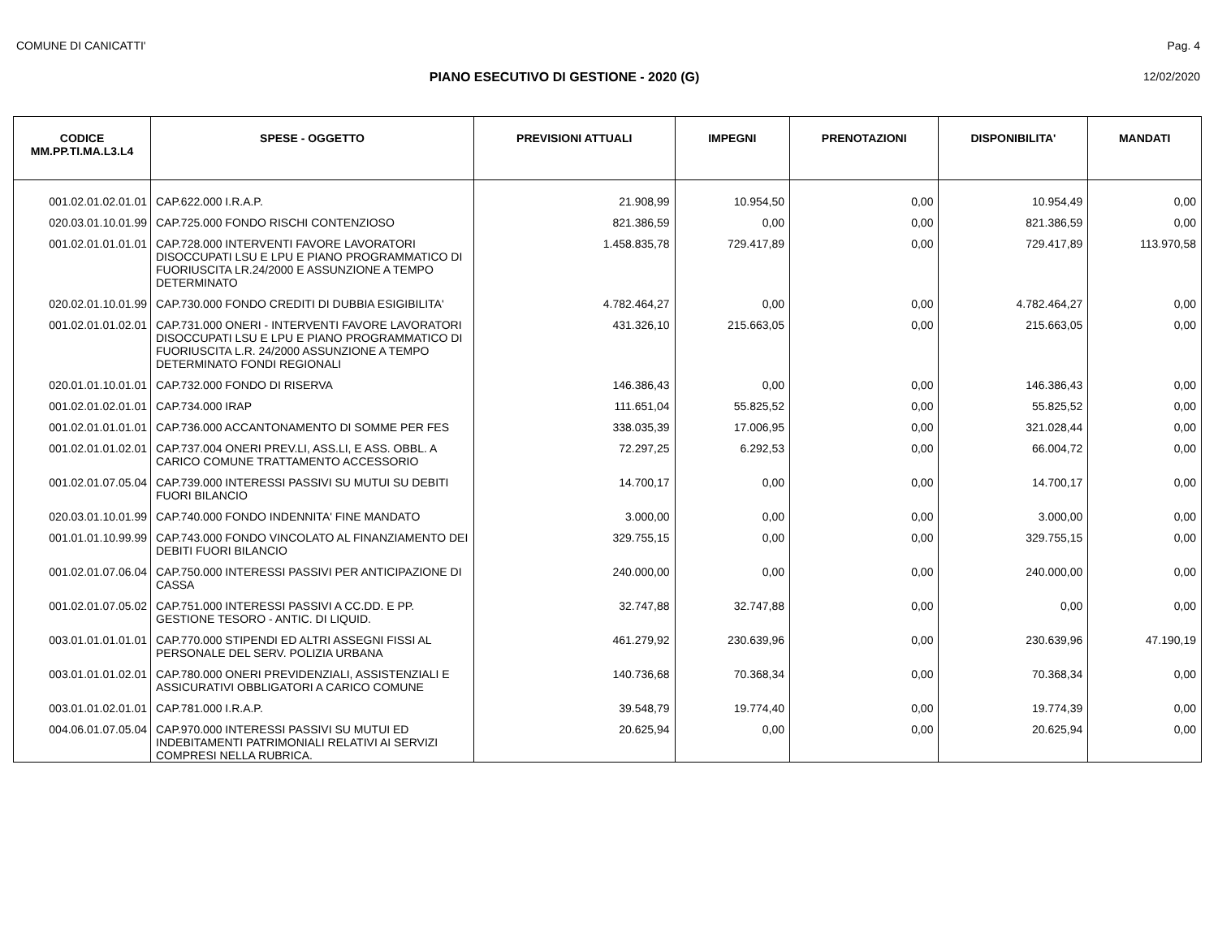COMUNE DI CANICATTI' Pag. 4
PIANO ESECUTIVO DI GESTIONE - 2020 (G) 12/02/2020
| CODICE MM.PP.TI.MA.L3.L4 | SPESE - OGGETTO | PREVISIONI ATTUALI | IMPEGNI | PRENOTAZIONI | DISPONIBILITA' | MANDATI |
| --- | --- | --- | --- | --- | --- | --- |
| 001.02.01.02.01.01 | CAP.622.000 I.R.A.P. | 21.908,99 | 10.954,50 | 0,00 | 10.954,49 | 0,00 |
| 020.03.01.10.01.99 | CAP.725.000 FONDO RISCHI CONTENZIOSO | 821.386,59 | 0,00 | 0,00 | 821.386,59 | 0,00 |
| 001.02.01.01.01.01 | CAP.728.000 INTERVENTI FAVORE LAVORATORI DISOCCUPATI LSU E LPU E PIANO PROGRAMMATICO DI FUORIUSCITA LR.24/2000 E ASSUNZIONE A TEMPO DETERMINATO | 1.458.835,78 | 729.417,89 | 0,00 | 729.417,89 | 113.970,58 |
| 020.02.01.10.01.99 | CAP.730.000 FONDO CREDITI DI DUBBIA ESIGIBILITA' | 4.782.464,27 | 0,00 | 0,00 | 4.782.464,27 | 0,00 |
| 001.02.01.01.02.01 | CAP.731.000 ONERI - INTERVENTI FAVORE LAVORATORI DISOCCUPATI LSU E LPU E PIANO PROGRAMMATICO DI FUORIUSCITA L.R. 24/2000 ASSUNZIONE A TEMPO DETERMINATO FONDI REGIONALI | 431.326,10 | 215.663,05 | 0,00 | 215.663,05 | 0,00 |
| 020.01.01.10.01.01 | CAP.732.000 FONDO DI RISERVA | 146.386,43 | 0,00 | 0,00 | 146.386,43 | 0,00 |
| 001.02.01.02.01.01 | CAP.734.000 IRAP | 111.651,04 | 55.825,52 | 0,00 | 55.825,52 | 0,00 |
| 001.02.01.01.01.01 | CAP.736.000 ACCANTONAMENTO DI SOMME PER FES | 338.035,39 | 17.006,95 | 0,00 | 321.028,44 | 0,00 |
| 001.02.01.01.02.01 | CAP.737.004 ONERI PREV.LI, ASS.LI, E ASS. OBBL. A CARICO COMUNE TRATTAMENTO ACCESSORIO | 72.297,25 | 6.292,53 | 0,00 | 66.004,72 | 0,00 |
| 001.02.01.07.05.04 | CAP.739.000 INTERESSI PASSIVI SU MUTUI SU DEBITI FUORI BILANCIO | 14.700,17 | 0,00 | 0,00 | 14.700,17 | 0,00 |
| 020.03.01.10.01.99 | CAP.740.000 FONDO INDENNITA' FINE MANDATO | 3.000,00 | 0,00 | 0,00 | 3.000,00 | 0,00 |
| 001.01.01.10.99.99 | CAP.743.000 FONDO VINCOLATO AL FINANZIAMENTO DEI DEBITI FUORI BILANCIO | 329.755,15 | 0,00 | 0,00 | 329.755,15 | 0,00 |
| 001.02.01.07.06.04 | CAP.750.000 INTERESSI PASSIVI PER ANTICIPAZIONE DI CASSA | 240.000,00 | 0,00 | 0,00 | 240.000,00 | 0,00 |
| 001.02.01.07.05.02 | CAP.751.000 INTERESSI PASSIVI A CC.DD. E PP. GESTIONE TESORO - ANTIC. DI LIQUID. | 32.747,88 | 32.747,88 | 0,00 | 0,00 | 0,00 |
| 003.01.01.01.01.01 | CAP.770.000 STIPENDI ED ALTRI ASSEGNI FISSI AL PERSONALE DEL SERV. POLIZIA URBANA | 461.279,92 | 230.639,96 | 0,00 | 230.639,96 | 47.190,19 |
| 003.01.01.01.02.01 | CAP.780.000 ONERI PREVIDENZIALI, ASSISTENZIALI E ASSICURATIVI OBBLIGATORI A CARICO COMUNE | 140.736,68 | 70.368,34 | 0,00 | 70.368,34 | 0,00 |
| 003.01.01.02.01.01 | CAP.781.000 I.R.A.P. | 39.548,79 | 19.774,40 | 0,00 | 19.774,39 | 0,00 |
| 004.06.01.07.05.04 | CAP.970.000 INTERESSI PASSIVI SU MUTUI ED INDEBITAMENTI PATRIMONIALI RELATIVI AI SERVIZI COMPRESI NELLA RUBRICA. | 20.625,94 | 0,00 | 0,00 | 20.625,94 | 0,00 |